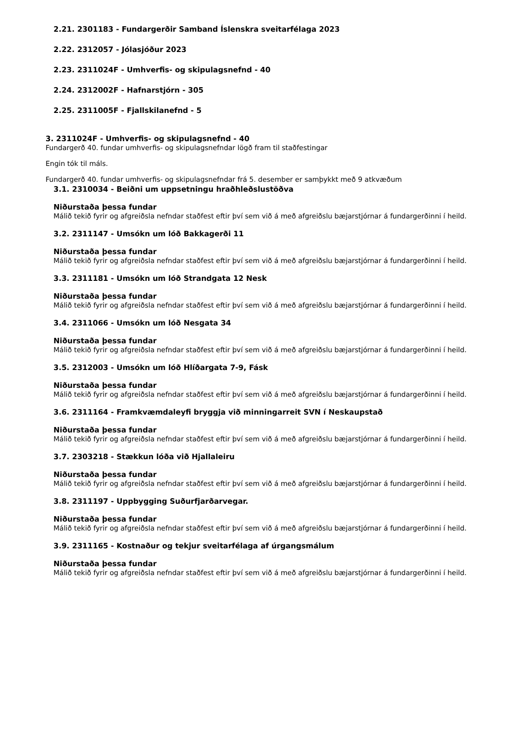2.21. 2301183 - Fundargerðir Samband Íslenskra sveitarfélaga 2023
2.22. 2312057 - Jólasjóður 2023
2.23. 2311024F - Umhverfis- og skipulagsnefnd - 40
2.24. 2312002F - Hafnarstjórn - 305
2.25. 2311005F - Fjallskilanefnd - 5
3. 2311024F - Umhverfis- og skipulagsnefnd - 40
Fundargerð 40. fundar umhverfis- og skipulagsnefndar lögð fram til staðfestingar
Engin tók til máls.
Fundargerð 40. fundar umhverfis- og skipulagsnefndar frá 5. desember er samþykkt með 9 atkvæðum
3.1. 2310034 - Beiðni um uppsetningu hraðhleðslustöðva
Niðurstaða þessa fundar
Málið tekið fyrir og afgreiðsla nefndar staðfest eftir því sem við á með afgreiðslu bæjarstjórnar á fundargerðinni í heild.
3.2. 2311147 - Umsókn um lóð Bakkagerði 11
Niðurstaða þessa fundar
Málið tekið fyrir og afgreiðsla nefndar staðfest eftir því sem við á með afgreiðslu bæjarstjórnar á fundargerðinni í heild.
3.3. 2311181 - Umsókn um lóð Strandgata 12 Nesk
Niðurstaða þessa fundar
Málið tekið fyrir og afgreiðsla nefndar staðfest eftir því sem við á með afgreiðslu bæjarstjórnar á fundargerðinni í heild.
3.4. 2311066 - Umsókn um lóð Nesgata 34
Niðurstaða þessa fundar
Málið tekið fyrir og afgreiðsla nefndar staðfest eftir því sem við á með afgreiðslu bæjarstjórnar á fundargerðinni í heild.
3.5. 2312003 - Umsókn um lóð Hlíðargata 7-9, Fásk
Niðurstaða þessa fundar
Málið tekið fyrir og afgreiðsla nefndar staðfest eftir því sem við á með afgreiðslu bæjarstjórnar á fundargerðinni í heild.
3.6. 2311164 - Framkvæmdaleyfi bryggja við minningarreit SVN í Neskaupstað
Niðurstaða þessa fundar
Málið tekið fyrir og afgreiðsla nefndar staðfest eftir því sem við á með afgreiðslu bæjarstjórnar á fundargerðinni í heild.
3.7. 2303218 - Stækkun lóða við Hjallaleiru
Niðurstaða þessa fundar
Málið tekið fyrir og afgreiðsla nefndar staðfest eftir því sem við á með afgreiðslu bæjarstjórnar á fundargerðinni í heild.
3.8. 2311197 - Uppbygging Suðurfjarðarvegar.
Niðurstaða þessa fundar
Málið tekið fyrir og afgreiðsla nefndar staðfest eftir því sem við á með afgreiðslu bæjarstjórnar á fundargerðinni í heild.
3.9. 2311165 - Kostnaður og tekjur sveitarfélaga af úrgangsmálum
Niðurstaða þessa fundar
Málið tekið fyrir og afgreiðsla nefndar staðfest eftir því sem við á með afgreiðslu bæjarstjórnar á fundargerðinni í heild.